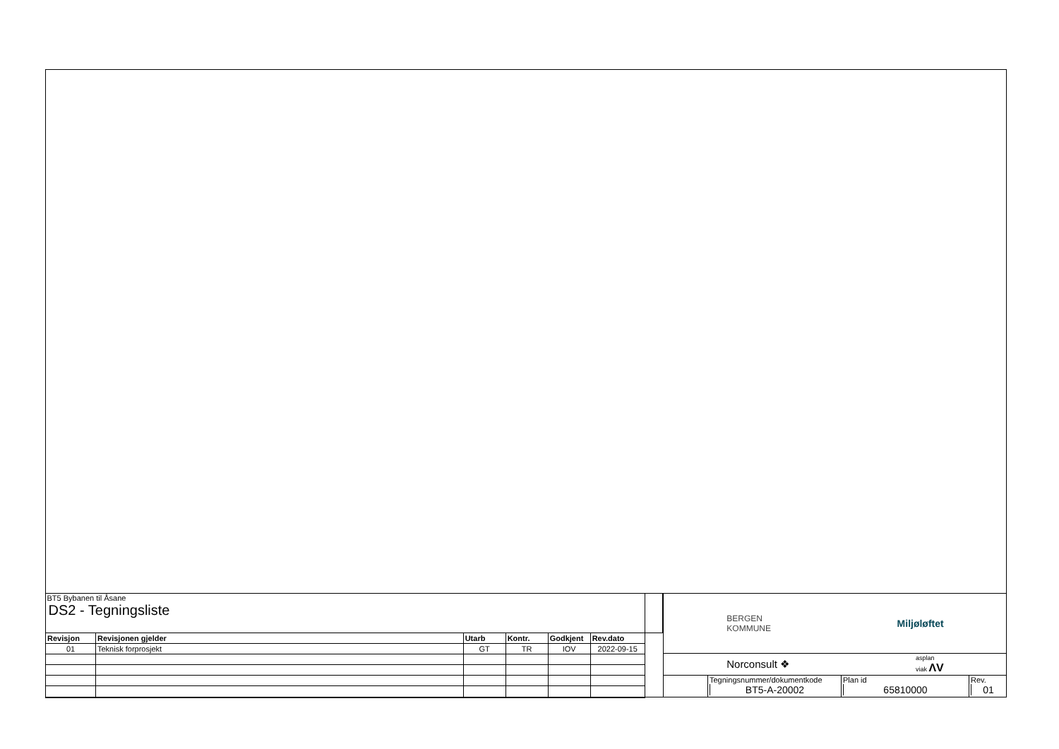| BT5 Bybanen til Åsane DS2 - Tegningsliste | | | | | | |
| Revisjon | Revisjonen gjelder | Utarb | Kontr. | Godkjent | Rev.dato | |
| 01 | Teknisk forprosjekt | GT | TR | IOV | 2022-09-15 | |
BERGEN
KOMMUNE Miljøløftet
Norconsult ❖ asplan
viak ΛV
Tegningsnummer/dokumentkode
BT5-A-20002
Plan id
65810000
Rev.
01